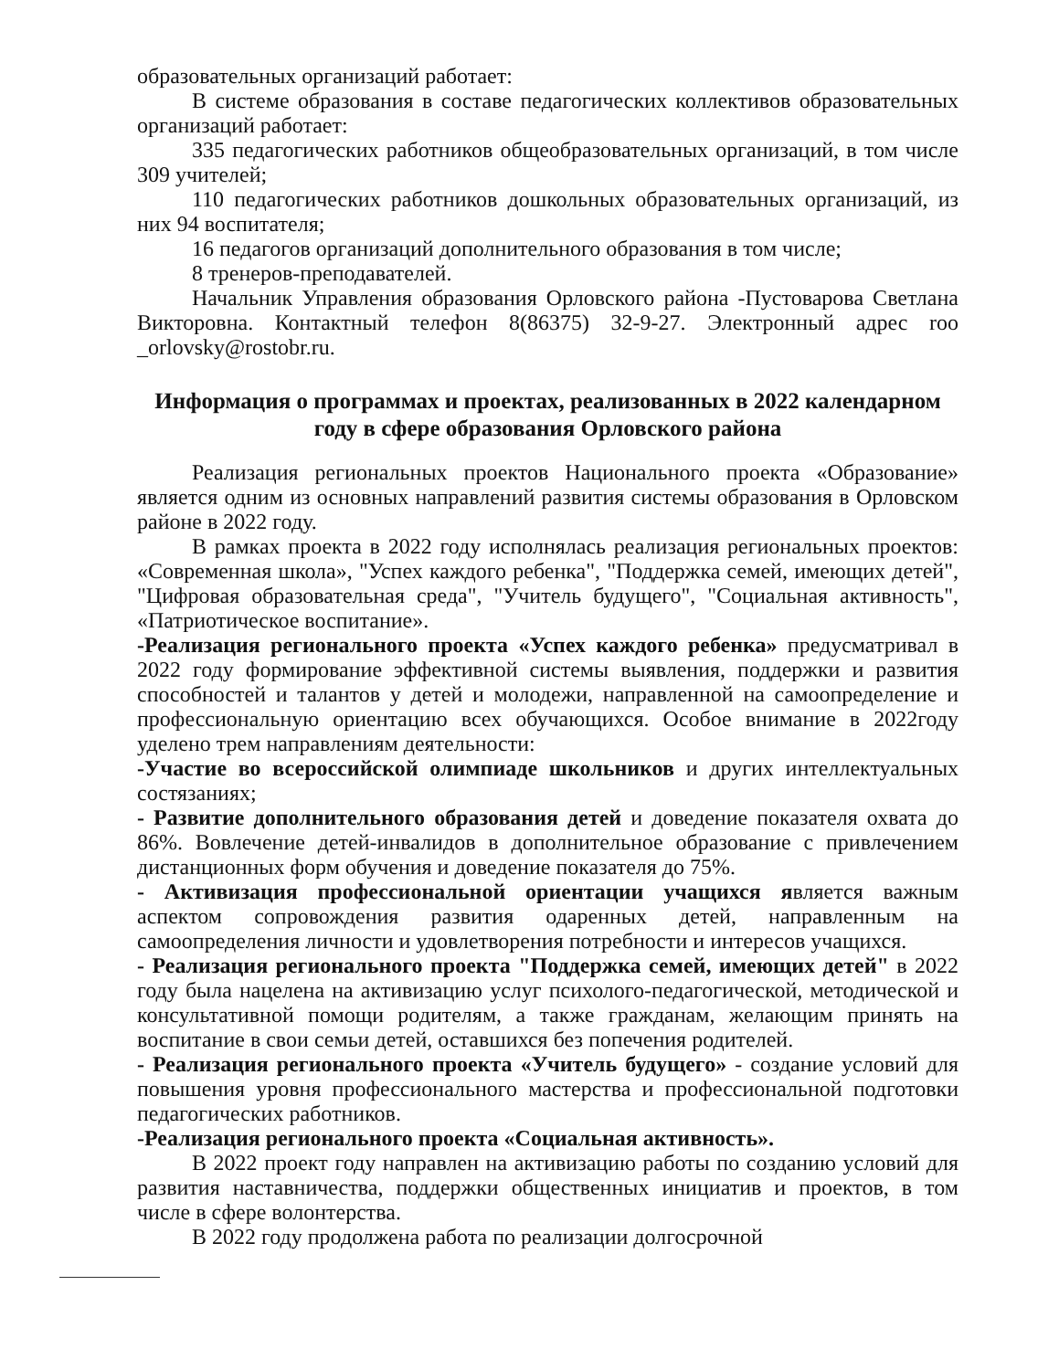образовательных организаций работает:
В системе образования в составе педагогических коллективов образовательных организаций работает:
335 педагогических работников общеобразовательных организаций, в том числе 309 учителей;
110 педагогических работников дошкольных образовательных организаций, из них 94 воспитателя;
16 педагогов организаций дополнительного образования в том числе;
8 тренеров-преподавателей.
Начальник Управления образования Орловского района -Пустоварова Светлана Викторовна. Контактный телефон 8(86375) 32-9-27. Электронный адрес roo _orlovsky@rostobr.ru.
Информация о программах и проектах, реализованных в 2022 календарном году в сфере образования Орловского района
Реализация региональных проектов Национального проекта «Образование» является одним из основных направлений развития системы образования в Орловском районе в 2022 году.
В рамках проекта в 2022 году исполнялась реализация региональных проектов: «Современная школа», "Успех каждого ребенка", "Поддержка семей, имеющих детей", "Цифровая образовательная среда", "Учитель будущего", "Социальная активность", «Патриотическое воспитание».
-Реализация регионального проекта «Успех каждого ребенка» предусматривал в 2022 году формирование эффективной системы выявления, поддержки и развития способностей и талантов у детей и молодежи, направленной на самоопределение и профессиональную ориентацию всех обучающихся. Особое внимание в 2022году уделено трем направлениям деятельности:
-Участие во всероссийской олимпиаде школьников и других интеллектуальных состязаниях;
- Развитие дополнительного образования детей и доведение показателя охвата до 86%. Вовлечение детей-инвалидов в дополнительное образование с привлечением дистанционных форм обучения и доведение показателя до 75%.
- Активизация профессиональной ориентации учащихся является важным аспектом сопровождения развития одаренных детей, направленным на самоопределения личности и удовлетворения потребности и интересов учащихся.
- Реализация регионального проекта "Поддержка семей, имеющих детей" в 2022 году была нацелена на активизацию услуг психолого-педагогической, методической и консультативной помощи родителям, а также гражданам, желающим принять на воспитание в свои семьи детей, оставшихся без попечения родителей.
- Реализация регионального проекта «Учитель будущего» - создание условий для повышения уровня профессионального мастерства и профессиональной подготовки педагогических работников.
-Реализация регионального проекта «Социальная активность».
В 2022 проект году направлен на активизацию работы по созданию условий для развития наставничества, поддержки общественных инициатив и проектов, в том числе в сфере волонтерства.
В 2022 году продолжена работа по реализации долгосрочной